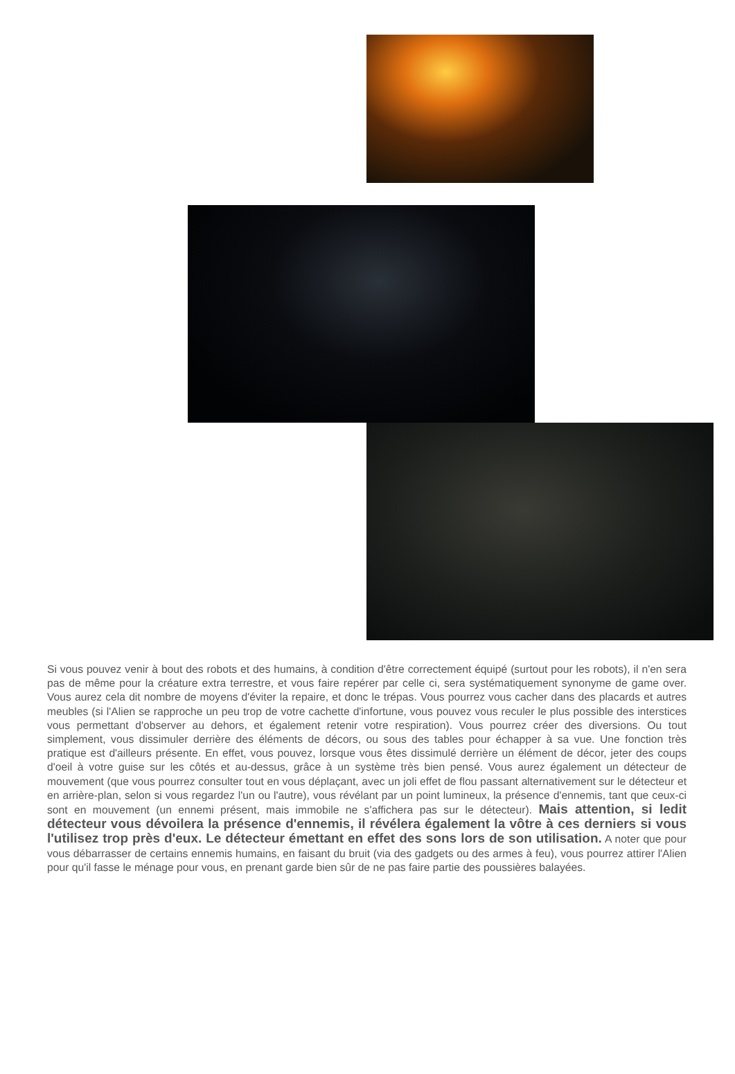Si vous pouvez venir à bout des robots et des humains, à condition d'être correctement équipé (surtout pour les robots), il n'en sera pas de même pour la créature extra terrestre, et vous faire repérer par celle ci, sera systématiquement synonyme de game over. Vous aurez cela dit nombre de moyens d'éviter la repaire, et donc le trépas. Vous pourrez vous cacher dans des placards et autres meubles (si l'Alien se rapproche un peu trop de votre cachette d'infortune, vous pouvez vous reculer le plus possible des interstices vous permettant d'observer au dehors, et également retenir votre respiration). Vous pourrez créer des diversions. Ou tout simplement, vous dissimuler derrière des éléments de décors, ou sous des tables pour échapper à sa vue. Une fonction très pratique est d'ailleurs présente. En effet, vous pouvez, lorsque vous êtes dissimulé derrière un élément de décor, jeter des coups d'oeil à votre guise sur les côtés et au-dessus, grâce à un système très bien pensé. Vous aurez également un détecteur de mouvement (que vous pourrez consulter tout en vous déplaçant, avec un joli effet de flou passant alternativement sur le détecteur et en arrière-plan, selon si vous regardez l'un ou l'autre), vous révélant par un point lumineux, la présence d'ennemis, tant que ceux-ci sont en mouvement (un ennemi présent, mais immobile ne s'affichera pas sur le détecteur). Mais attention, si ledit détecteur vous dévoilera la présence d'ennemis, il révélera également la vôtre à ces derniers si vous l'utilisez trop près d'eux. Le détecteur émettant en effet des sons lors de son utilisation. A noter que pour vous débarrasser de certains ennemis humains, en faisant du bruit (via des gadgets ou des armes à feu), vous pourrez attirer l'Alien pour qu'il fasse le ménage pour vous, en prenant garde bien sûr de ne pas faire partie des poussières balayées.